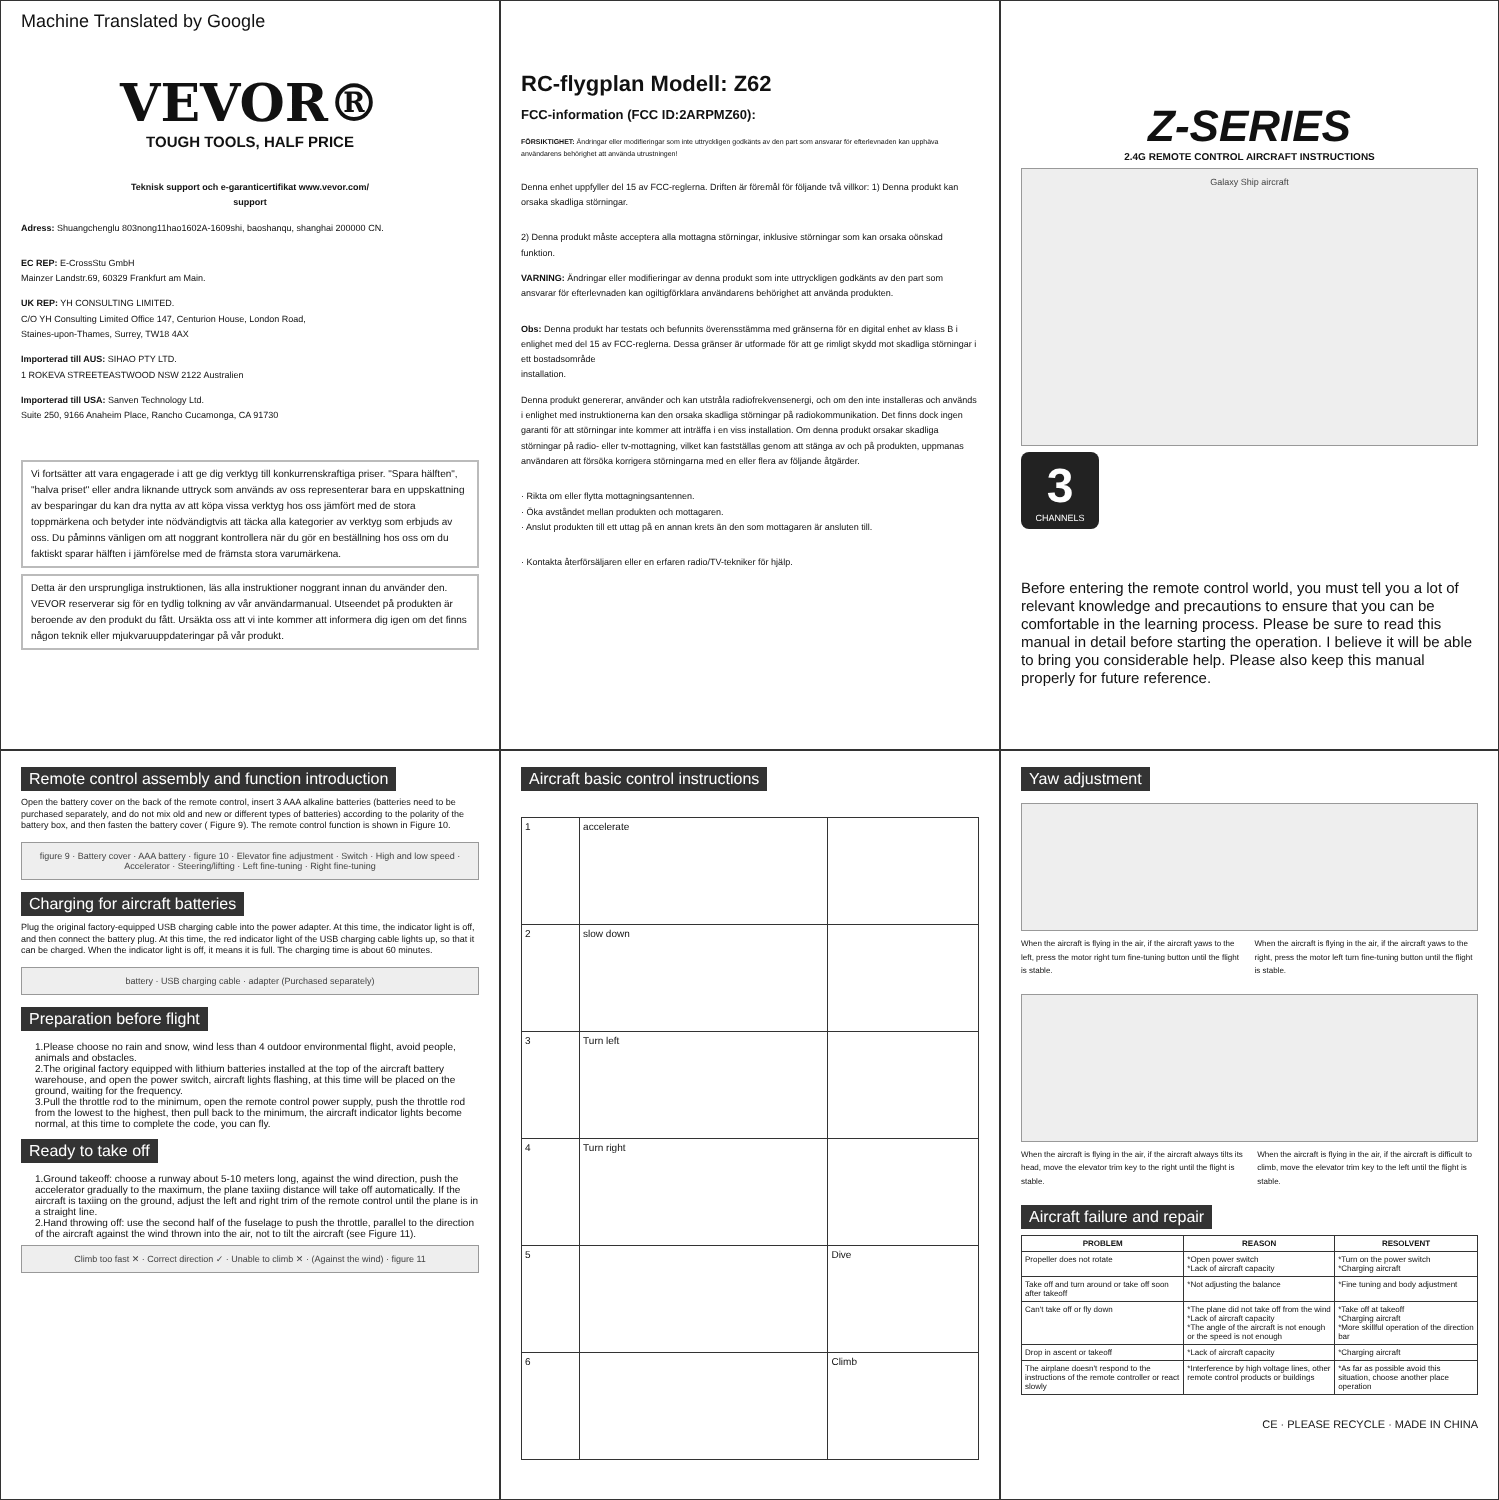Machine Translated by Google
VEVOR®
TOUGH TOOLS, HALF PRICE
Teknisk support och e-garanticertifikat www.vevor.com/
support
Adress: Shuangchenglu 803nong11hao1602A-1609shi, baoshanqu, shanghai 200000 CN.
EC REP: E-CrossStu GmbH
Mainzer Landstr.69, 60329 Frankfurt am Main.
UK REP: YH CONSULTING LIMITED.
C/O YH Consulting Limited Office 147, Centurion House, London Road,
Staines-upon-Thames, Surrey, TW18 4AX
Importerad till AUS: SIHAO PTY LTD.
1 ROKEVA STREETEASTWOOD NSW 2122 Australien
Importerad till USA: Sanven Technology Ltd.
Suite 250, 9166 Anaheim Place, Rancho Cucamonga, CA 91730
Vi fortsätter att vara engagerade i att ge dig verktyg till konkurrenskraftiga priser. "Spara hälften", "halva priset" eller andra liknande uttryck som används av oss representerar bara en uppskattning av besparingar du kan dra nytta av att köpa vissa verktyg hos oss jämfört med de stora toppmärkena och betyder inte nödvändigtvis att täcka alla kategorier av verktyg som erbjuds av oss. Du påminns vänligen om att noggrant kontrollera när du gör en beställning hos oss om du faktiskt sparar hälften i jämförelse med de främsta stora varumärkena.
Detta är den ursprungliga instruktionen, läs alla instruktioner noggrant innan du använder den. VEVOR reserverar sig för en tydlig tolkning av vår användarmanual. Utseendet på produkten är beroende av den produkt du fått. Ursäkta oss att vi inte kommer att informera dig igen om det finns någon teknik eller mjukvaruuppdateringar på vår produkt.
RC-flygplan Modell: Z62
FCC-information (FCC ID:2ARPMZ60):
FÖRSIKTIGHET: Ändringar eller modifieringar som inte uttryckligen godkänts av den part som ansvarar för efterlevnaden kan upphäva användarens behörighet att använda utrustningen!
Denna enhet uppfyller del 15 av FCC-reglerna. Driften är föremål för följande två villkor: 1) Denna produkt kan orsaka skadliga störningar.
2) Denna produkt måste acceptera alla mottagna störningar, inklusive störningar som kan orsaka oönskad funktion.
VARNING: Ändringar eller modifieringar av denna produkt som inte uttryckligen godkänts av den part som ansvarar för efterlevnaden kan ogiltigförklara användarens behörighet att använda produkten.
Obs: Denna produkt har testats och befunnits överensstämma med gränserna för en digital enhet av klass B i enlighet med del 15 av FCC-reglerna. Dessa gränser är utformade för att ge rimligt skydd mot skadliga störningar i ett bostadsområde
installation.
Denna produkt genererar, använder och kan utstråla radiofrekvensenergi, och om den inte installeras och används i enlighet med instruktionerna kan den orsaka skadliga störningar på radiokommunikation. Det finns dock ingen garanti för att störningar inte kommer att inträffa i en viss installation. Om denna produkt orsakar skadliga störningar på radio- eller tv-mottagning, vilket kan fastställas genom att stänga av och på produkten, uppmanas användaren att försöka korrigera störningarna med en eller flera av följande åtgärder.
· Rikta om eller flytta mottagningsantennen.
· Öka avståndet mellan produkten och mottagaren.
· Anslut produkten till ett uttag på en annan krets än den som mottagaren är ansluten till.
· Kontakta återförsäljaren eller en erfaren radio/TV-tekniker för hjälp.
Z-SERIES
2.4G REMOTE CONTROL AIRCRAFT INSTRUCTIONS
Galaxy Ship aircraft
3
CHANNELS
Before entering the remote control world, you must tell you a lot of relevant knowledge and precautions to ensure that you can be comfortable in the learning process. Please be sure to read this manual in detail before starting the operation. I believe it will be able to bring you considerable help. Please also keep this manual properly for future reference.
Remote control assembly and function introduction
Open the battery cover on the back of the remote control, insert 3 AAA alkaline batteries (batteries need to be purchased separately, and do not mix old and new or different types of batteries) according to the polarity of the battery box, and then fasten the battery cover ( Figure 9). The remote control function is shown in Figure 10.
figure 9 · Battery cover · AAA battery · figure 10 · Elevator fine adjustment · Switch · High and low speed · Accelerator · Steering/lifting · Left fine-tuning · Right fine-tuning
Charging for aircraft batteries
Plug the original factory-equipped USB charging cable into the power adapter. At this time, the indicator light is off, and then connect the battery plug. At this time, the red indicator light of the USB charging cable lights up, so that it can be charged. When the indicator light is off, it means it is full. The charging time is about 60 minutes.
battery · USB charging cable · adapter (Purchased separately)
Preparation before flight
1.Please choose no rain and snow, wind less than 4 outdoor environmental flight, avoid people, animals and obstacles.
2.The original factory equipped with lithium batteries installed at the top of the aircraft battery warehouse, and open the power switch, aircraft lights flashing, at this time will be placed on the ground, waiting for the frequency.
3.Pull the throttle rod to the minimum, open the remote control power supply, push the throttle rod from the lowest to the highest, then pull back to the minimum, the aircraft indicator lights become normal, at this time to complete the code, you can fly.
Ready to take off
1.Ground takeoff: choose a runway about 5-10 meters long, against the wind direction, push the accelerator gradually to the maximum, the plane taxiing distance will take off automatically. If the aircraft is taxiing on the ground, adjust the left and right trim of the remote control until the plane is in a straight line.
2.Hand throwing off: use the second half of the fuselage to push the throttle, parallel to the direction of the aircraft against the wind thrown into the air, not to tilt the aircraft (see Figure 11).
Climb too fast ✕ · Correct direction ✓ · Unable to climb ✕ · (Against the wind) · figure 11
Aircraft basic control instructions
| 1 | accelerate | |
| 2 | slow down | |
| 3 | Turn left | |
| 4 | Turn right | |
| 5 | | Dive |
| 6 | | Climb |
Yaw adjustment
When the aircraft is flying in the air, if the aircraft yaws to the left, press the motor right turn fine-tuning button until the flight is stable.
When the aircraft is flying in the air, if the aircraft yaws to the right, press the motor left turn fine-tuning button until the flight is stable.
When the aircraft is flying in the air, if the aircraft always tilts its head, move the elevator trim key to the right until the flight is stable.
When the aircraft is flying in the air, if the aircraft is difficult to climb, move the elevator trim key to the left until the flight is stable.
Aircraft failure and repair
| PROBLEM | REASON | RESOLVENT |
| --- | --- | --- |
| Propeller does not rotate | *Open power switch *Lack of aircraft capacity | *Turn on the power switch *Charging aircraft |
| Take off and turn around or take off soon after takeoff | *Not adjusting the balance | *Fine tuning and body adjustment |
| Can't take off or fly down | *The plane did not take off from the wind *Lack of aircraft capacity *The angle of the aircraft is not enough or the speed is not enough | *Take off at takeoff *Charging aircraft *More skillful operation of the direction bar |
| Drop in ascent or takeoff | *Lack of aircraft capacity | *Charging aircraft |
| The airplane doesn't respond to the instructions of the remote controller or react slowly | *Interference by high voltage lines, other remote control products or buildings | *As far as possible avoid this situation, choose another place operation |
CE · PLEASE RECYCLE · MADE IN CHINA